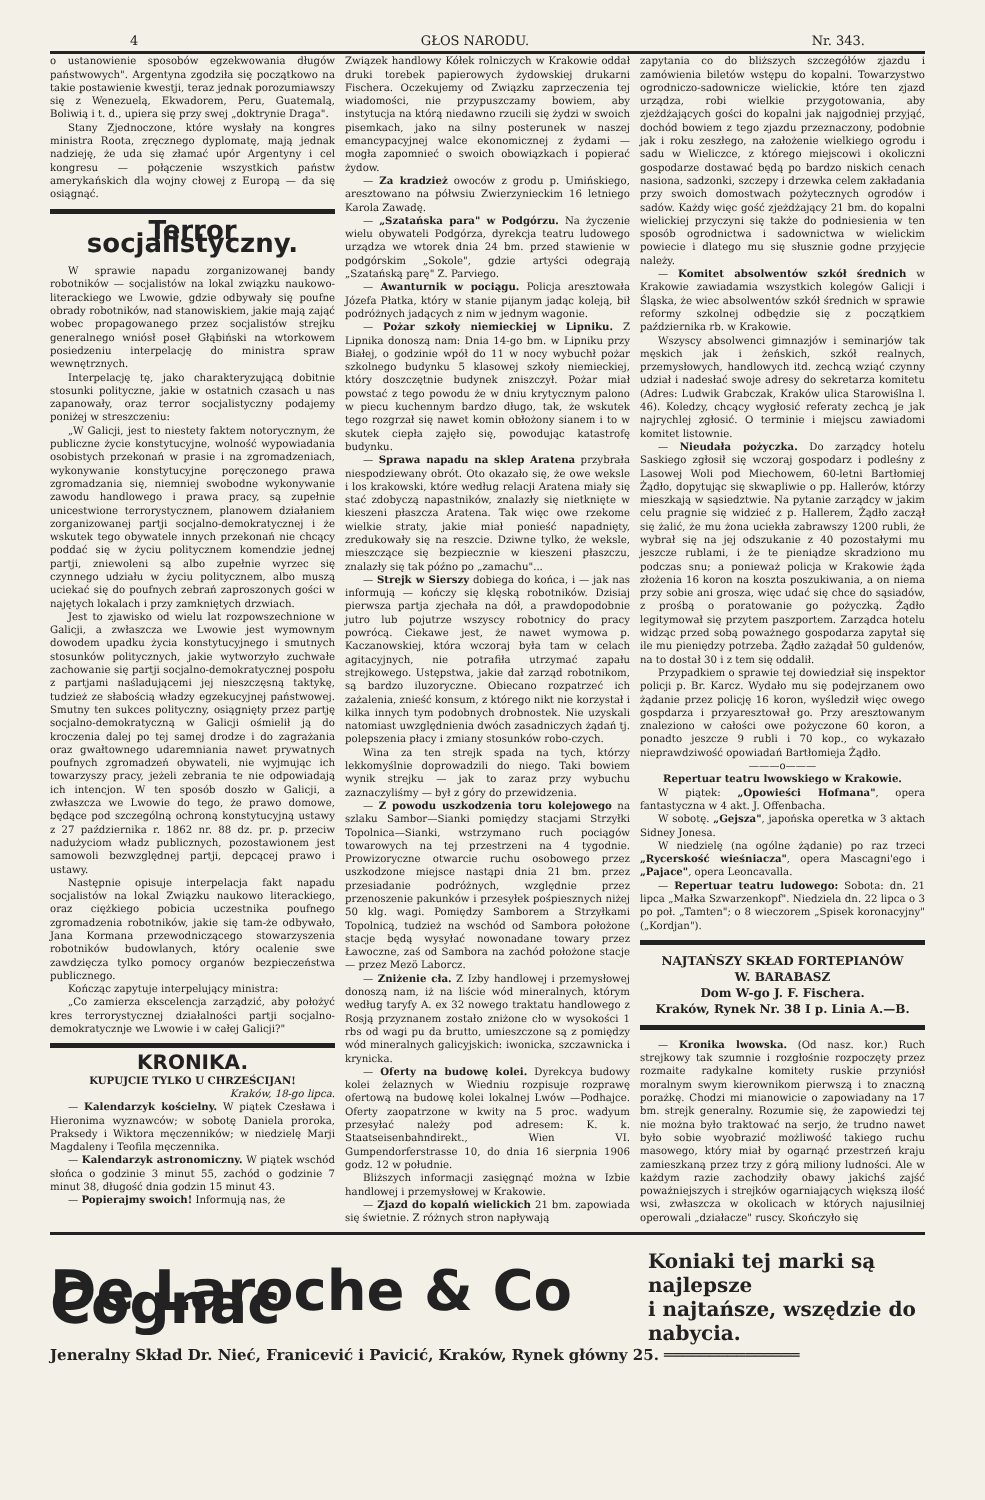4 GŁOS NARODU. Nr. 343.
o ustanowienie sposobów egzekwowania długów państwowych". Argentyna zgodziła się początkowo na takie postawienie kwestji, teraz jednak porozumiawszy się z Wenezuelą, Ekwadorem, Peru, Guatemalą, Boliwią i t. d., upiera się przy swej „doktrynie Draga".
Stany Zjednoczone, które wysłały na kongres ministra Roota, zręcznego dyplomatę, mają jednak nadzieję, że uda się złamać upór Argentyny i cel kongresu — połączenie wszystkich państw amerykańskich dla wojny cłowej z Europą — da się osiągnąć.
Terror socjalistyczny.
W sprawie napadu zorganizowanej bandy robotników — socjalistów na lokal związku naukowo-literackiego we Lwowie, gdzie odbywały się poufne obrady robotników, nad stanowiskiem, jakie mają zająć wobec propagowanego przez socjalistów strejku generalnego wniósł poseł Głąbiński na wtorkowem posiedzeniu interpelację do ministra spraw wewnętrznych.
Interpelację tę, jako charakteryzującą dobitnie stosunki polityczne, jakie w ostatnich czasach u nas zapanowały, oraz terror socjalistyczny podajemy poniżej w streszczeniu:
„W Galicji, jest to niestety faktem notorycznym, że publiczne życie konstytucyjne, wolność wypowiadania osobistych przekonań w prasie i na zgromadzeniach, wykonywanie konstytucyjne poręczonego prawa zgromadzania się, niemniej swobodne wykonywanie zawodu handlowego i prawa pracy, są zupełnie unicestwione terrorystycznem, planowem działaniem zorganizowanej partji socjalno-demokratycznej i że wskutek tego obywatele innych przekonań nie chcący poddać się w życiu politycznem komendzie jednej partji, zniewoleni są albo zupełnie wyrzec się czynnego udziału w życiu politycznem, albo muszą uciekać się do poufnych zebrań zaproszonych gości w najętych lokalach i przy zamkniętych drzwiach.
Jest to zjawisko od wielu lat rozpowszechnione w Galicji, a zwłaszcza we Lwowie jest wymownym dowodem upadku życia konstytucyjnego i smutnych stosunków politycznych, jakie wytworzyło zuchwałe zachowanie się partji socjalno-demokratycznej pospołu z partjami naśladującemi jej nieszczęsną taktykę, tudzież ze słabością władzy egzekucyjnej państwowej. Smutny ten sukces polityczny, osiągnięty przez partję socjalno-demokratyczną w Galicji ośmielił ją do kroczenia dalej po tej samej drodze i do zagrażania oraz gwałtownego udaremniania nawet prywatnych poufnych zgromadzeń obywateli, nie wyjmując ich towarzyszy pracy, jeżeli zebrania te nie odpowiadają ich intencjon. W ten sposób doszło w Galicji, a zwłaszcza we Lwowie do tego, że prawo domowe, będące pod szczególną ochroną konstytucyjną ustawy z 27 października r. 1862 nr. 88 dz. pr. p. przeciw nadużyciom władz publicznych, pozostawionem jest samowoli bezwzględnej partji, depcącej prawo i ustawy.
Następnie opisuje interpelacja fakt napadu socjalistów na lokal Związku naukowo literackiego, oraz ciężkiego pobicia uczestnika poufnego zgromadzenia robotników, jakie się tam-że odbywało, Jana Kormana przewodniczącego stowarzyszenia robotników budowlanych, który ocalenie swe zawdzięcza tylko pomocy organów bezpieczeństwa publicznego.
Kończąc zapytuje interpelujący ministra:
„Co zamierza ekscelencja zarządzić, aby położyć kres terrorystycznej działalności partji socjalno-demokratycznje we Lwowie i w całej Galicji?"
KRONIKA.
KUPUJCIE TYLKO U CHRZEŚCIJAN!
Kraków, 18-go lipca.
— Kalendarzyk kościelny. W piątek Czesława i Hieronima wyznawców; w sobotę Daniela proroka, Praksedy i Wiktora męczenników; w niedzielę Marji Magdaleny i Teofila męczennika.
— Kalendarzyk astronomiczny. W piątek wschód słońca o godzinie 3 minut 55, zachód o godzinie 7 minut 38, długość dnia godzin 15 minut 43.
— Popierajmy swoich! Informują nas, że
Związek handlowy Kółek rolniczych w Krakowie oddał druki torebek papierowych żydowskiej drukarni Fischera. Oczekujemy od Związku zaprzeczenia tej wiadomości, nie przypuszczamy bowiem, aby instytucja na którą niedawno rzucili się żydzi w swoich pisemkach, jako na silny posterunek w naszej emancypacyjnej walce ekonomicznej z żydami — mogła zapomnieć o swoich obowiązkach i popierać żydow.
— Za kradzież owoców z grodu p. Umińskiego, aresztowano na półwsiu Zwierzynieckim 16 letniego Karola Zawadę.
— „Szatańska para" w Podgórzu. Na życzenie wielu obywateli Podgórza, dyrekcja teatru ludowego urządza we wtorek dnia 24 bm. przed stawienie w podgórskim „Sokole", gdzie artyści odegrają „Szatańską parę" Z. Parviego.
— Awanturnik w pociągu. Policja aresztowała Józefa Płatka, który w stanie pijanym jadąc koleją, bił podróżnych jadących z nim w jednym wagonie.
— Pożar szkoły niemieckiej w Lipniku. Z Lipnika donoszą nam: Dnia 14-go bm. w Lipniku przy Białej, o godzinie wpół do 11 w nocy wybuchł pożar szkolnego budynku 5 klasowej szkoły niemieckiej, który doszczętnie budynek zniszczył. Pożar miał powstać z tego powodu że w dniu krytycznym palono w piecu kuchennym bardzo długo, tak, że wskutek tego rozgrzał się nawet komin obłożony sianem i to w skutek ciepła zajęło się, powodując katastrofę budynku.
— Sprawa napadu na sklep Aratena przybrała niespodziewany obrót. Oto okazało się, że owe weksle i los krakowski, które według relacji Aratena miały się stać zdobyczą napastników, znalazły się nietknięte w kieszeni płaszcza Aratena. Tak więc owe rzekome wielkie straty, jakie miał ponieść napadnięty, zredukowały się na reszcie. Dziwne tylko, że weksle, mieszczące się bezpiecznie w kieszeni płaszczu, znalazły się tak późno po „zamachu"...
— Strejk w Sierszy dobiega do końca, i — jak nas informują — kończy się klęską robotników. Dzisiaj pierwsza partja zjechała na dół, a prawdopodobnie jutro lub pojutrze wszyscy robotnicy do pracy powrócą. Ciekawe jest, że nawet wymowa p. Kaczanowskiej, która wczoraj była tam w celach agitacyjnych, nie potrafiła utrzymać zapału strejkowego. Ustępstwa, jakie dał zarząd robotnikom, są bardzo iluzoryczne. Obiecano rozpatrzeć ich zażalenia, znieść konsum, z którego nikt nie korzystał i kilka innych tym podobnych drobnostek. Nie uzyskali natomiast uwzględnienia dwóch zasadniczych żądań tj. polepszenia płacy i zmiany stosunków robo-czych.
Wina za ten strejk spada na tych, którzy lekkomyślnie doprowadzili do niego. Taki bowiem wynik strejku — jak to zaraz przy wybuchu zaznaczyliśmy — był z góry do przewidzenia.
— Z powodu uszkodzenia toru kolejowego na szlaku Sambor—Sianki pomiędzy stacjami Strzyłki Topolnica—Sianki, wstrzymano ruch pociągów towarowych na tej przestrzeni na 4 tygodnie. Prowizoryczne otwarcie ruchu osobowego przez uszkodzone miejsce nastąpi dnia 21 bm. przez przesiadanie podróżnych, względnie przez przenoszenie pakunków i przesyłek pośpiesznych niżej 50 klg. wagi. Pomiędzy Samborem a Strzyłkami Topolnicą, tudzież na wschód od Sambora położone stacje będą wysyłać nowonadane towary przez Ławoczne, zaś od Sambora na zachód położone stacje — przez Mezö Laborcz.
— Zniżenie cła. Z Izby handlowej i przemysłowej donoszą nam, iż na liście wód mineralnych, którym według taryfy A. ex 32 nowego traktatu handlowego z Rosją przyznanem zostało zniżone cło w wysokości 1 rbs od wagi pu da brutto, umieszczone są z pomiędzy wód mineralnych galicyjskich: iwonicka, szczawnicka i krynicka.
— Oferty na budowę kolei. Dyrekcya budowy kolei żelaznych w Wiedniu rozpisuje rozprawę ofertową na budowę kolei lokalnej Lwów —Podhajce. Oferty zaopatrzone w kwity na 5 proc. wadyum przesyłać należy pod adresem: K. k. Staatseisenbahndirekt., Wien VI. Gumpendorferstrasse 10, do dnia 16 sierpnia 1906 godz. 12 w południe.
Bliższych informacji zasięgnąć można w Izbie handlowej i przemysłowej w Krakowie.
— Zjazd do kopalń wielickich 21 bm. zapowiada się świetnie. Z różnych stron napływają
zapytania co do bliższych szczegółów zjazdu i zamówienia biletów wstępu do kopalni. Towarzystwo ogrodniczo-sadownicze wielickie, które ten zjazd urządza, robi wielkie przygotowania, aby zjeżdżających gości do kopalni jak najgodniej przyjąć, dochód bowiem z tego zjazdu przeznaczony, podobnie jak i roku zeszłego, na założenie wielkiego ogrodu i sadu w Wieliczce, z którego miejscowi i okoliczni gospodarze dostawać będą po bardzo niskich cenach nasiona, sadzonki, szczepy i drzewka celem zakładania przy swoich domostwach pożytecznych ogrodów i sadów. Każdy więc gość zjeżdżający 21 bm. do kopalni wielickiej przyczyni się także do podniesienia w ten sposób ogrodnictwa i sadownictwa w wielickim powiecie i dlatego mu się słusznie godne przyjęcie należy.
— Komitet absolwentów szkół średnich w Krakowie zawiadamia wszystkich kolegów Galicji i Śląska, że wiec absolwentów szkół średnich w sprawie reformy szkolnej odbędzie się z początkiem października rb. w Krakowie.
Wszyscy absolwenci gimnazjów i seminarjów tak męskich jak i żeńskich, szkół realnych, przemysłowych, handlowych itd. zechcą wziąć czynny udział i nadesłać swoje adresy do sekretarza komitetu (Adres: Ludwik Grabczak, Kraków ulica Starowiślna l. 46). Koledzy, chcący wygłosić referaty zechcą je jak najrychlej zgłosić. O terminie i miejscu zawiadomi komitet listownie.
— Nieudała pożyczka. Do zarządcy hotelu Saskiego zgłosił się wczoraj gospodarz i podleśny z Lasowej Woli pod Miechowem, 60-letni Bartłomiej Żądło, dopytując się skwapliwie o pp. Hallerów, którzy mieszkają w sąsiedztwie. Na pytanie zarządcy w jakim celu pragnie się widzieć z p. Hallerem, Żądło zaczął się żalić, że mu żona uciekła zabrawszy 1200 rubli, że wybrał się na jej odszukanie z 40 pozostałymi mu jeszcze rublami, i że te pieniądze skradziono mu podczas snu; a ponieważ policja w Krakowie żąda złożenia 16 koron na koszta poszukiwania, a on niema przy sobie ani grosza, więc udać się chce do sąsiadów, z prośbą o poratowanie go pożyczką. Żądło legitymował się przytem paszportem. Zarządca hotelu widząc przed sobą poważnego gospodarza zapytał się ile mu pieniędzy potrzeba. Żądło zażądał 50 guldenów, na to dostał 30 i z tem się oddalił.
Przypadkiem o sprawie tej dowiedział się inspektor policji p. Br. Karcz. Wydało mu się podejrzanem owo żądanie przez policję 16 koron, wyśledził więc owego gospdarza i przyaresztował go. Przy aresztowanym znaleziono w całości owe pożyczone 60 koron, a ponadto jeszcze 9 rubli i 70 kop., co wykazało nieprawdziwość opowiadań Bartłomieja Żądło.
———o———
Repertuar teatru lwowskiego w Krakowie.
W piątek: „Opowieści Hofmana", opera fantastyczna w 4 akt. J. Offenbacha.
W sobotę. „Gejsza", japońska operetka w 3 aktach Sidney Jonesa.
W niedzielę (na ogólne żądanie) po raz trzeci „Rycerskość wieśniacza", opera Mascagni'ego i „Pajace", opera Leoncavalla.
— Repertuar teatru ludowego: Sobota: dn. 21 lipca „Małka Szwarzenkopf". Niedziela dn. 22 lipca o 3 po poł. „Tamten"; o 8 wieczorem „Spisek koronacyjny" („Kordjan").
NAJTAŃSZY SKŁAD FORTEPIANÓW
W. BARABASZ
Dom W-go J. F. Fischera.
Kraków, Rynek Nr. 38 I p. Linia A.—B.
— Kronika lwowska. (Od nasz. kor.) Ruch strejkowy tak szumnie i rozgłośnie rozpoczęty przez rozmaite radykalne komitety ruskie przyniósł moralnym swym kierownikom pierwszą i to znaczną porażkę. Chodzi mi mianowicie o zapowiadany na 17 bm. strejk generalny. Rozumie się, że zapowiedzi tej nie można było traktować na serjo, że trudno nawet było sobie wyobrazić możliwość takiego ruchu masowego, który miał by ogarnąć przestrzeń kraju zamieszkaną przez trzy z górą miliony ludności. Ale w każdym razie zachodziły obawy jakichś zajść poważniejszych i strejków ogarniających większą ilość wsi, zwłaszcza w okolicach w których najusilniej operowali „działacze" ruscy. Skończyło się
De Laroche & Co Cognac Koniaki tej marki są najlepsze
i najtańsze, wszędzie do nabycia.
Jeneralny Skład Dr. Nieć, Franicević i Pavicić, Kraków, Rynek główny 25. ═══════════════